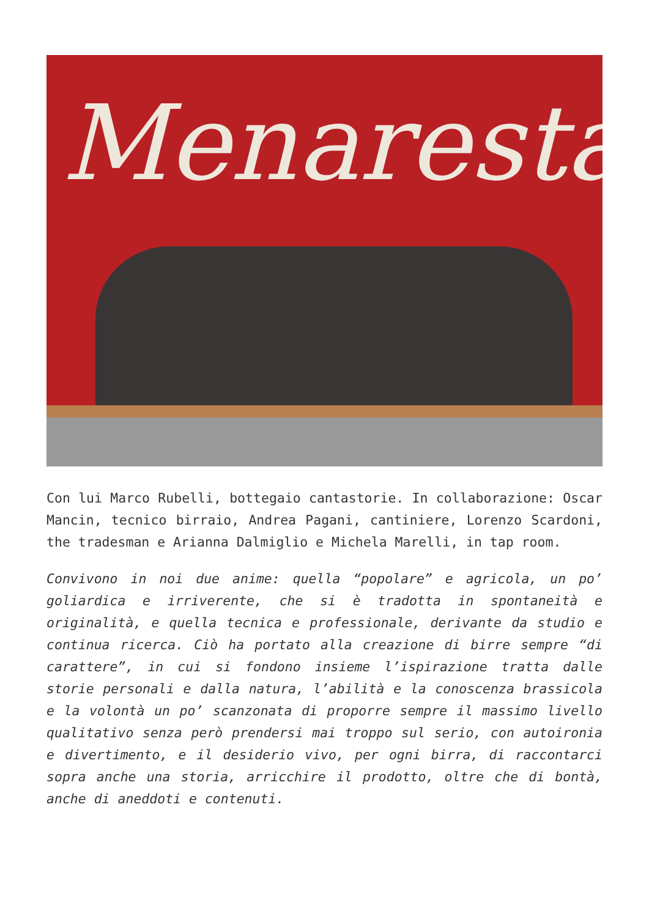Menaresta
Con lui Marco Rubelli, bottegaio cantastorie. In collaborazione: Oscar Mancin, tecnico birraio, Andrea Pagani, cantiniere, Lorenzo Scardoni, the tradesman e Arianna Dalmiglio e Michela Marelli, in tap room.
Convivono in noi due anime: quella “popolare” e agricola, un po’ goliardica e irriverente, che si è tradotta in spontaneità e originalità, e quella tecnica e professionale, derivante da studio e continua ricerca. Ciò ha portato alla creazione di birre sempre “di carattere”, in cui si fondono insieme l’ispirazione tratta dalle storie personali e dalla natura, l’abilità e la conoscenza brassicola e la volontà un po’ scanzonata di proporre sempre il massimo livello qualitativo senza però prendersi mai troppo sul serio, con autoironia e divertimento, e il desiderio vivo, per ogni birra, di raccontarci sopra anche una storia, arricchire il prodotto, oltre che di bontà, anche di aneddoti e contenuti.